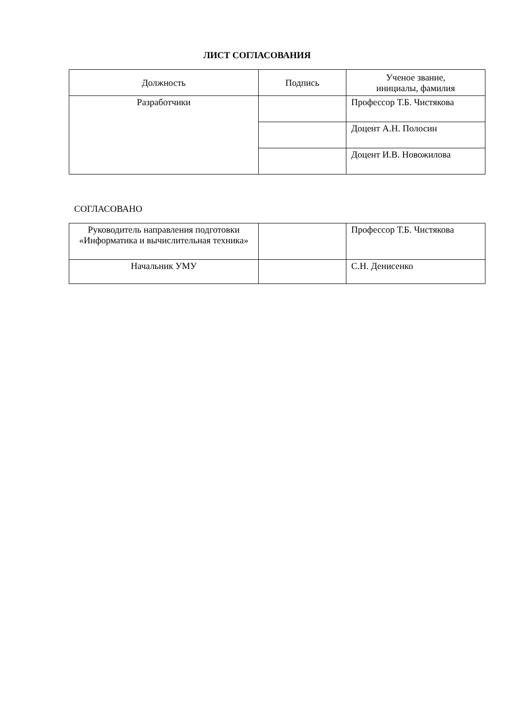ЛИСТ СОГЛАСОВАНИЯ
| Должность | Подпись | Ученое звание, инициалы, фамилия |
| Разработчики | | Профессор Т.Б. Чистякова |
| | | Доцент А.Н. Полосин |
| | | Доцент И.В. Новожилова |
СОГЛАСОВАНО
| Руководитель направления подготовки «Информатика и вычислительная техника» | | Профессор Т.Б. Чистякова |
| Начальник УМУ | | С.Н. Денисенко |